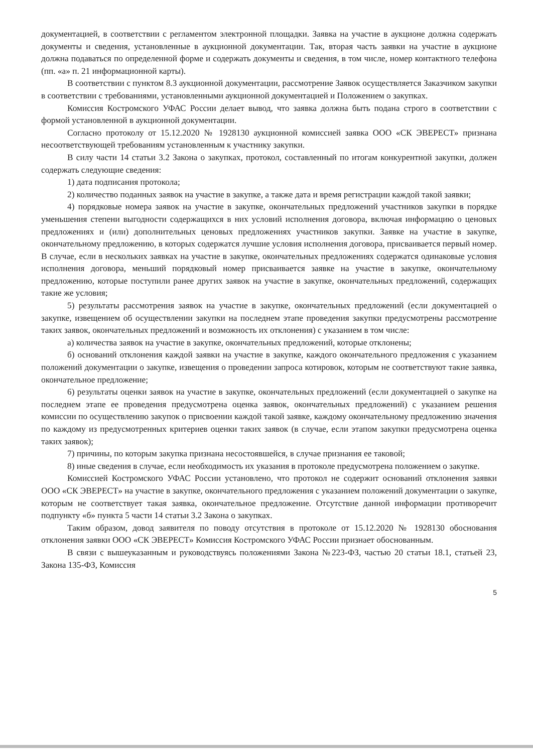документацией, в соответствии с регламентом электронной площадки. Заявка на участие в аукционе должна содержать документы и сведения, установленные в аукционной документации. Так, вторая часть заявки на участие в аукционе должна подаваться по определенной форме и содержать документы и сведения, в том числе, номер контактного телефона (пп. «а» п. 21 информационной карты).
В соответствии с пунктом 8.3 аукционной документации, рассмотрение Заявок осуществляется Заказчиком закупки в соответствии с требованиями, установленными аукционной документацией и Положением о закупках.
Комиссия Костромского УФАС России делает вывод, что заявка должна быть подана строго в соответствии с формой установленной в аукционной документации.
Согласно протоколу от 15.12.2020 № 1928130 аукционной комиссией заявка ООО «СК ЭВЕРЕСТ» признана несоответствующей требованиям установленным к участнику закупки.
В силу части 14 статьи 3.2 Закона о закупках, протокол, составленный по итогам конкурентной закупки, должен содержать следующие сведения:
1) дата подписания протокола;
2) количество поданных заявок на участие в закупке, а также дата и время регистрации каждой такой заявки;
4) порядковые номера заявок на участие в закупке, окончательных предложений участников закупки в порядке уменьшения степени выгодности содержащихся в них условий исполнения договора, включая информацию о ценовых предложениях и (или) дополнительных ценовых предложениях участников закупки. Заявке на участие в закупке, окончательному предложению, в которых содержатся лучшие условия исполнения договора, присваивается первый номер. В случае, если в нескольких заявках на участие в закупке, окончательных предложениях содержатся одинаковые условия исполнения договора, меньший порядковый номер присваивается заявке на участие в закупке, окончательному предложению, которые поступили ранее других заявок на участие в закупке, окончательных предложений, содержащих такие же условия;
5) результаты рассмотрения заявок на участие в закупке, окончательных предложений (если документацией о закупке, извещением об осуществлении закупки на последнем этапе проведения закупки предусмотрены рассмотрение таких заявок, окончательных предложений и возможность их отклонения) с указанием в том числе:
а) количества заявок на участие в закупке, окончательных предложений, которые отклонены;
б) оснований отклонения каждой заявки на участие в закупке, каждого окончательного предложения с указанием положений документации о закупке, извещения о проведении запроса котировок, которым не соответствуют такие заявка, окончательное предложение;
6) результаты оценки заявок на участие в закупке, окончательных предложений (если документацией о закупке на последнем этапе ее проведения предусмотрена оценка заявок, окончательных предложений) с указанием решения комиссии по осуществлению закупок о присвоении каждой такой заявке, каждому окончательному предложению значения по каждому из предусмотренных критериев оценки таких заявок (в случае, если этапом закупки предусмотрена оценка таких заявок);
7) причины, по которым закупка признана несостоявшейся, в случае признания ее таковой;
8) иные сведения в случае, если необходимость их указания в протоколе предусмотрена положением о закупке.
Комиссией Костромского УФАС России установлено, что протокол не содержит оснований отклонения заявки ООО «СК ЭВЕРЕСТ» на участие в закупке, окончательного предложения с указанием положений документации о закупке, которым не соответствует такая заявка, окончательное предложение. Отсутствие данной информации противоречит подпункту «б» пункта 5 части 14 статьи 3.2 Закона о закупках.
Таким образом, довод заявителя по поводу отсутствия в протоколе от 15.12.2020 № 1928130 обоснования отклонения заявки ООО «СК ЭВЕРЕСТ» Комиссия Костромского УФАС России признает обоснованным.
В связи с вышеуказанным и руководствуясь положениями Закона №223-ФЗ, частью 20 статьи 18.1, статьей 23, Закона 135-ФЗ, Комиссия
5